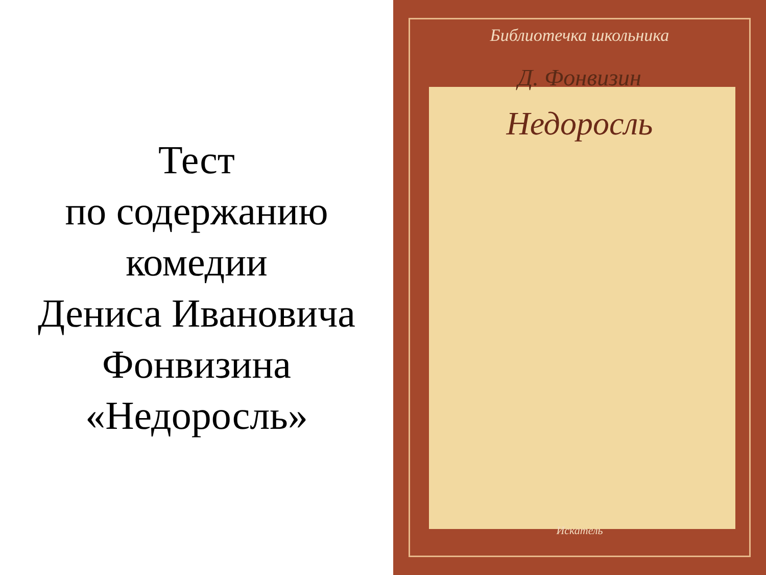Тест
по содержанию
комедии
Дениса Ивановича
Фонвизина
«Недоросль»
Библиотечка школьника
Д. Фонвизин
Недоросль
Искатель